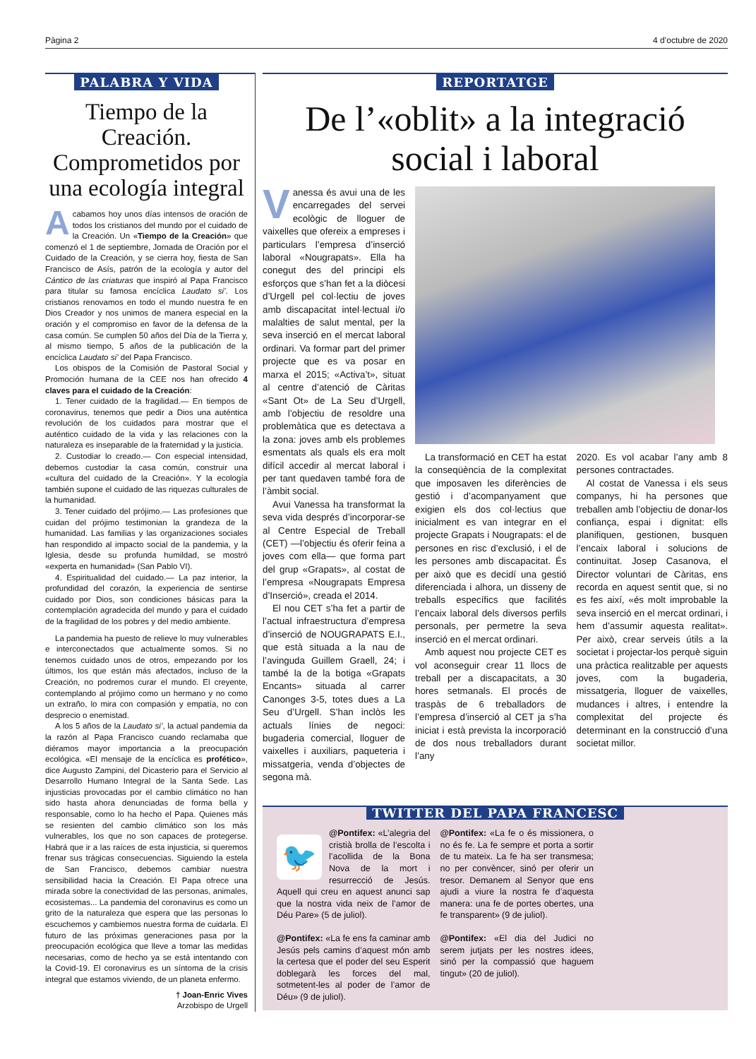Pàgina 2 4 d’octubre de 2020
PALABRA Y VIDA
Tiempo de la Creación. Comprometidos por una ecología integral
Acabamos hoy unos días intensos de oración de todos los cristianos del mundo por el cuidado de la Creación. Un «Tiempo de la Creación» que comenzó el 1 de septiembre, Jornada de Oración por el Cuidado de la Creación, y se cierra hoy, fiesta de San Francisco de Asís, patrón de la ecología y autor del Cántico de las criaturas que inspiró al Papa Francisco para titular su famosa encíclica Laudato si’. Los cristianos renovamos en todo el mundo nuestra fe en Dios Creador y nos unimos de manera especial en la oración y el compromiso en favor de la defensa de la casa común. Se cumplen 50 años del Día de la Tierra y, al mismo tiempo, 5 años de la publicación de la encíclica Laudato si’ del Papa Francisco.
Los obispos de la Comisión de Pastoral Social y Promoción humana de la CEE nos han ofrecido 4 claves para el cuidado de la Creación:
1. Tener cuidado de la fragilidad.— En tiempos de coronavirus, tenemos que pedir a Dios una auténtica revolución de los cuidados para mostrar que el auténtico cuidado de la vida y las relaciones con la naturaleza es inseparable de la fraternidad y la justicia.
2. Custodiar lo creado.— Con especial intensidad, debemos custodiar la casa común, construir una «cultura del cuidado de la Creación». Y la ecología también supone el cuidado de las riquezas culturales de la humanidad.
3. Tener cuidado del prójimo.— Las profesiones que cuidan del prójimo testimonian la grandeza de la humanidad. Las familias y las organizaciones sociales han respondido al impacto social de la pandemia, y la Iglesia, desde su profunda humildad, se mostró «experta en humanidad» (San Pablo VI).
4. Espiritualidad del cuidado.— La paz interior, la profundidad del corazón, la experiencia de sentirse cuidado por Dios, son condiciones básicas para la contemplación agradecida del mundo y para el cuidado de la fragilidad de los pobres y del medio ambiente.
La pandemia ha puesto de relieve lo muy vulnerables e interconectados que actualmente somos. Si no tenemos cuidado unos de otros, empezando por los últimos, los que están más afectados, incluso de la Creación, no podremos curar el mundo. El creyente, contemplando al prójimo como un hermano y no como un extraño, lo mira con compasión y empatía, no con desprecio o enemistad.
A los 5 años de la Laudato si’, la actual pandemia da la razón al Papa Francisco cuando reclamaba que diéramos mayor importancia a la preocupación ecológica. «El mensaje de la encíclica es profético», dice Augusto Zampini, del Dicasterio para el Servicio al Desarrollo Humano Integral de la Santa Sede. Las injusticias provocadas por el cambio climático no han sido hasta ahora denunciadas de forma bella y responsable, como lo ha hecho el Papa. Quienes más se resienten del cambio climático son los más vulnerables, los que no son capaces de protegerse. Habrá que ir a las raíces de esta injusticia, si queremos frenar sus trágicas consecuencias. Siguiendo la estela de San Francisco, debemos cambiar nuestra sensibilidad hacia la Creación. El Papa ofrece una mirada sobre la conectividad de las personas, animales, ecosistemas... La pandemia del coronavirus es como un grito de la naturaleza que espera que las personas lo escuchemos y cambiemos nuestra forma de cuidarla. El futuro de las próximas generaciones pasa por la preocupación ecológica que lleve a tomar las medidas necesarias, como de hecho ya se está intentando con la Covid-19. El coronavirus es un síntoma de la crisis integral que estamos viviendo, de un planeta enfermo.
† Joan-Enric Vives
Arzobispo de Urgell
REPORTATGE
De l’«oblit» a la integració social i laboral
Vanessa és avui una de les encarregades del servei ecològic de lloguer de vaixelles que ofereix a empreses i particulars l’empresa d’inserció laboral «Nougrapats». Ella ha conegut des del principi els esforços que s’han fet a la diòcesi d’Urgell pel col·lectiu de joves amb discapacitat intel·lectual i/o malalties de salut mental, per la seva inserció en el mercat laboral ordinari. Va formar part del primer projecte que es va posar en marxa el 2015; «Activa’t», situat al centre d’atenció de Càritas «Sant Ot» de La Seu d’Urgell, amb l’objectiu de resoldre una problemàtica que es detectava a la zona: joves amb els problemes esmentats als quals els era molt difícil accedir al mercat laboral i per tant quedaven també fora de l’àmbit social.
Avui Vanessa ha transformat la seva vida després d’incorporar-se al Centre Especial de Treball (CET) —l’objectiu és oferir feina a joves com ella— que forma part del grup «Grapats», al costat de l’empresa «Nougrapats Empresa d’Inserció», creada el 2014.
El nou CET s’ha fet a partir de l’actual infraestructura d’empresa d’inserció de NOUGRAPATS E.I., que està situada a la nau de l’avinguda Guillem Graell, 24; i també la de la botiga «Grapats Encants» situada al carrer Canonges 3-5, totes dues a La Seu d’Urgell. S’han inclòs les actuals línies de negoci: bugaderia comercial, lloguer de vaixelles i auxiliars, paqueteria i missatgeria, venda d’objectes de segona mà.
La transformació en CET ha estat la conseqüència de la complexitat que imposaven les diferències de gestió i d’acompanyament que exigien els dos col·lectius que inicialment es van integrar en el projecte Grapats i Nougrapats: el de persones en risc d’exclusió, i el de les persones amb discapacitat. És per això que es decidí una gestió diferenciada i alhora, un disseny de treballs específics que facilités l’encaix laboral dels diversos perfils personals, per permetre la seva inserció en el mercat ordinari.
Amb aquest nou projecte CET es vol aconseguir crear 11 llocs de treball per a discapacitats, a 30 hores setmanals. El procés de traspàs de 6 treballadors de l’empresa d’inserció al CET ja s’ha iniciat i està prevista la incorporació de dos nous treballadors durant l’any
2020. Es vol acabar l’any amb 8 persones contractades.
Al costat de Vanessa i els seus companys, hi ha persones que treballen amb l’objectiu de donar-los confiança, espai i dignitat: ells planifiquen, gestionen, busquen l’encaix laboral i solucions de continuïtat. Josep Casanova, el Director voluntari de Càritas, ens recorda en aquest sentit que, si no es fes així, «és molt improbable la seva inserció en el mercat ordinari, i hem d’assumir aquesta realitat». Per això, crear serveis útils a la societat i projectar-los perquè siguin una pràctica realitzable per aquests joves, com la bugaderia, missatgeria, lloguer de vaixelles, mudances i altres, i entendre la complexitat del projecte és determinant en la construcció d’una societat millor.
TWITTER DEL PAPA FRANCESC
🐦
@Pontifex: «L’alegria del cristià brolla de l’escolta i l’acollida de la Bona Nova de la mort i resurrecció de Jesús. Aquell qui creu en aquest anunci sap que la nostra vida neix de l’amor de Déu Pare» (5 de juliol).
@Pontifex: «La fe ens fa caminar amb Jesús pels camins d’aquest món amb la certesa que el poder del seu Esperit doblegarà les forces del mal, sotmetent-les al poder de l’amor de Déu» (9 de juliol).
@Pontifex: «La fe o és missionera, o no és fe. La fe sempre et porta a sortir de tu mateix. La fe ha ser transmesa; no per convèncer, sinó per oferir un tresor. Demanem al Senyor que ens ajudi a viure la nostra fe d’aquesta manera: una fe de portes obertes, una fe transparent» (9 de juliol).
@Pontifex: «El dia del Judici no serem jutjats per les nostres idees, sinó per la compassió que haguem tingut» (20 de juliol).